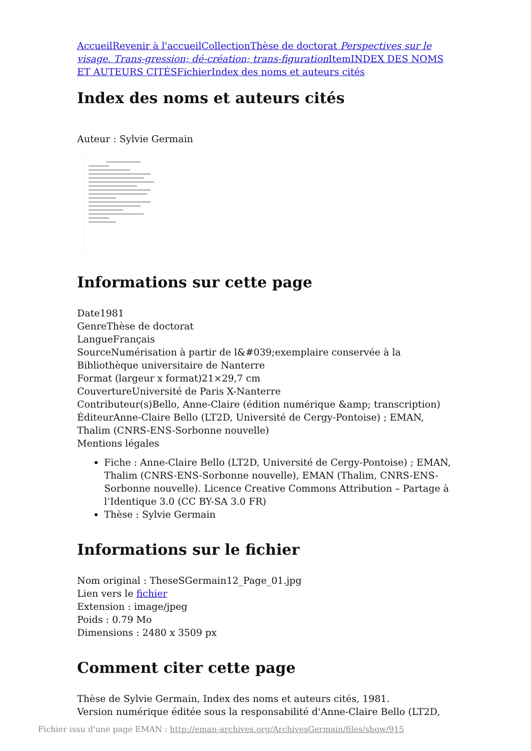Accueil Revenir à l'accueil Collection Thèse de doctorat Perspectives sur le visage. Trans-gression; dé-création; trans-figuration Item INDEX DES NOMS ET AUTEURS CITÉS Fichier Index des noms et auteurs cités
Index des noms et auteurs cités
Auteur : Sylvie Germain
Informations sur cette page
Date1981
GenreThèse de doctorat
LangueFrançais
SourceNumérisation à partir de l&#039;exemplaire conservée à la Bibliothèque universitaire de Nanterre
Format (largeur x format)21×29,7 cm
CouvertureUniversité de Paris X-Nanterre
Contributeur(s)Bello, Anne-Claire (édition numérique &amp; transcription)
ÉditeurAnne-Claire Bello (LT2D, Université de Cergy-Pontoise) ; EMAN, Thalim (CNRS-ENS-Sorbonne nouvelle)
Mentions légales
Fiche : Anne-Claire Bello (LT2D, Université de Cergy-Pontoise) ; EMAN, Thalim (CNRS-ENS-Sorbonne nouvelle), EMAN (Thalim, CNRS-ENS-Sorbonne nouvelle). Licence Creative Commons Attribution – Partage à l’Identique 3.0 (CC BY-SA 3.0 FR)
Thèse : Sylvie Germain
Informations sur le fichier
Nom original : TheseSGermain12_Page_01.jpg
Lien vers le fichier
Extension : image/jpeg
Poids : 0.79 Mo
Dimensions : 2480 x 3509 px
Comment citer cette page
Thèse de Sylvie Germain, Index des noms et auteurs cités, 1981.
Version numérique éditée sous la responsabilité d'Anne-Claire Bello (LT2D,
Fichier issu d'une page EMAN : http://eman-archives.org/ArchivesGermain/files/show/915